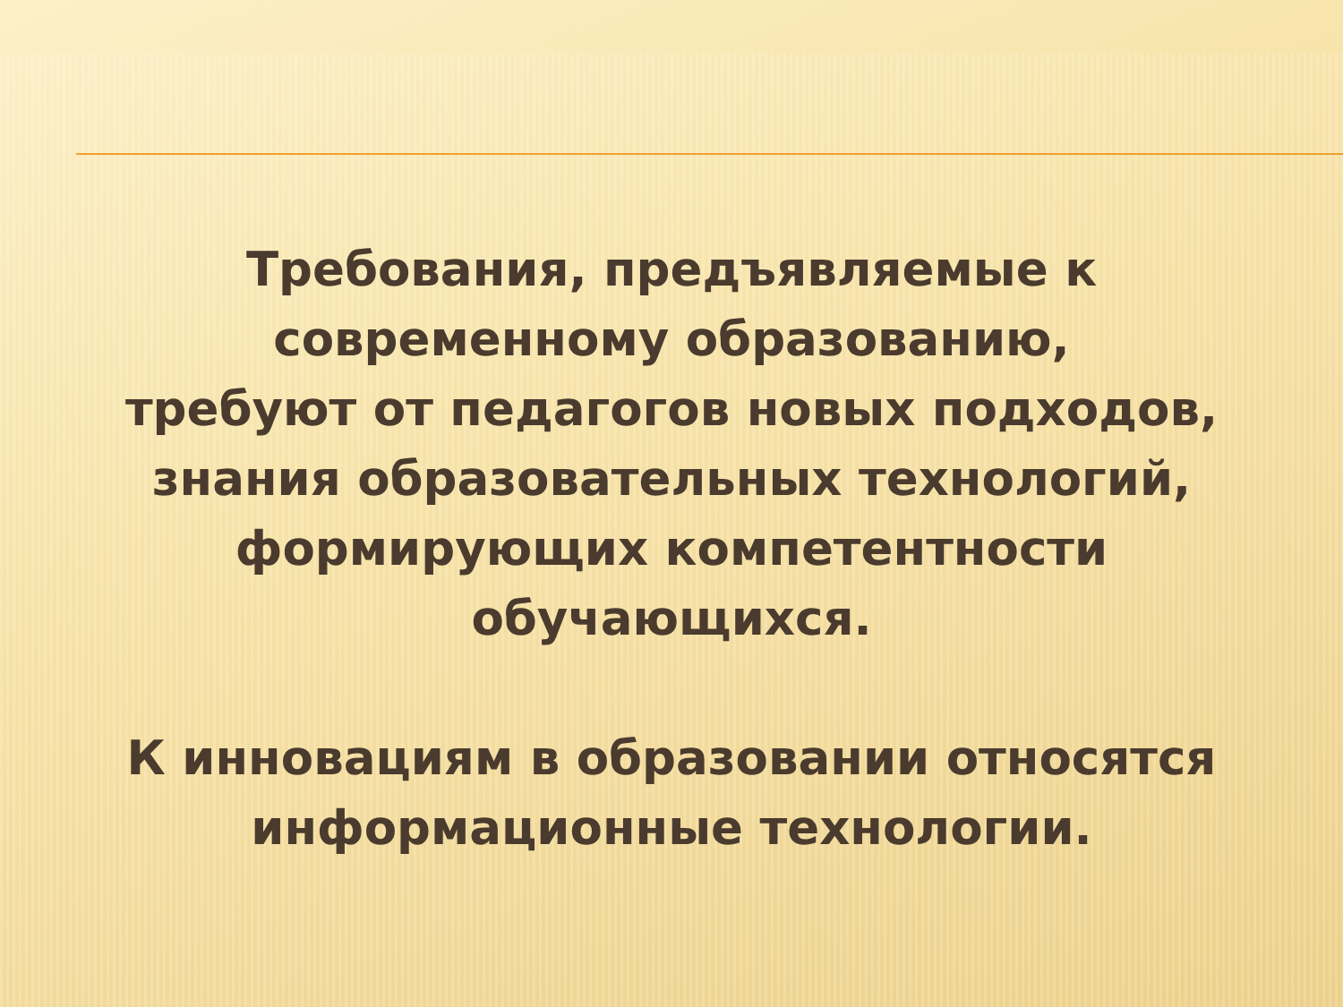Требования, предъявляемые к
современному образованию,
требуют от педагогов новых подходов,
знания образовательных технологий,
формирующих компетентности
обучающихся.
К инновациям в образовании относятся
информационные технологии.